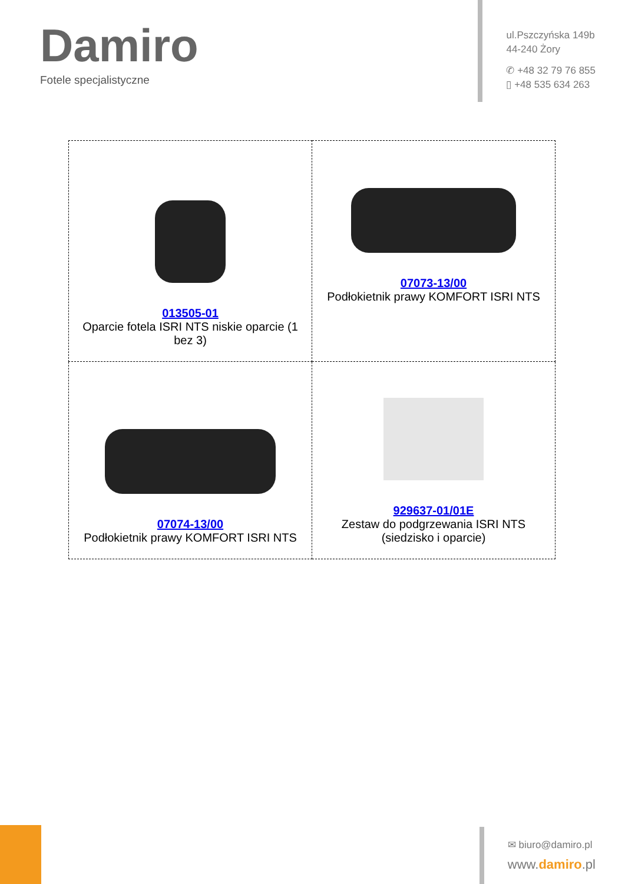Damiro
Fotele specjalistyczne
ul.Pszczyńska 149b
44-240 Żory
✆ +48 32 79 76 855
▯ +48 535 634 263
| 013505-01 Oparcie fotela ISRI NTS niskie oparcie (1 bez 3) | 07073-13/00 Podłokietnik prawy KOMFORT ISRI NTS |
| 07074-13/00 Podłokietnik prawy KOMFORT ISRI NTS | 929637-01/01E Zestaw do podgrzewania ISRI NTS (siedzisko i oparcie) |
✉ biuro@damiro.pl
www.damiro.pl